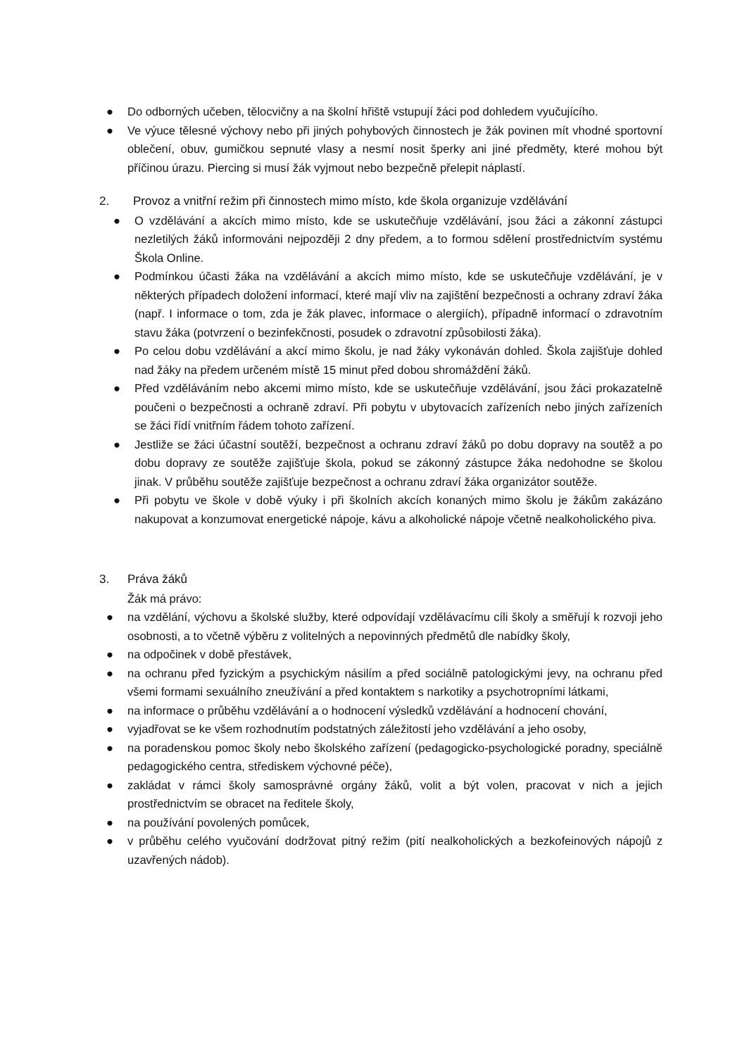● Do odborných učeben, tělocvičny a na školní hřiště vstupují žáci pod dohledem vyučujícího.
● Ve výuce tělesné výchovy nebo při jiných pohybových činnostech je žák povinen mít vhodné sportovní oblečení, obuv, gumičkou sepnuté vlasy a nesmí nosit šperky ani jiné předměty, které mohou být příčinou úrazu. Piercing si musí žák vyjmout nebo bezpečně přelepit náplastí.
2. Provoz a vnitřní režim při činnostech mimo místo, kde škola organizuje vzdělávání
● O vzdělávání a akcích mimo místo, kde se uskutečňuje vzdělávání, jsou žáci a zákonní zástupci nezletilých žáků informováni nejpozději 2 dny předem, a to formou sdělení prostřednictvím systému Škola Online.
● Podmínkou účasti žáka na vzdělávání a akcích mimo místo, kde se uskutečňuje vzdělávání, je v některých případech doložení informací, které mají vliv na zajištění bezpečnosti a ochrany zdraví žáka (např. I informace o tom, zda je žák plavec, informace o alergiích), případně informací o zdravotním stavu žáka (potvrzení o bezinfekčnosti, posudek o zdravotní způsobilosti žáka).
● Po celou dobu vzdělávání a akcí mimo školu, je nad žáky vykonáván dohled. Škola zajišťuje dohled nad žáky na předem určeném místě 15 minut před dobou shromáždění žáků.
● Před vzděláváním nebo akcemi mimo místo, kde se uskutečňuje vzdělávání, jsou žáci prokazatelně poučeni o bezpečnosti a ochraně zdraví. Při pobytu v ubytovacích zařízeních nebo jiných zařízeních se žáci řídí vnitřním řádem tohoto zařízení.
● Jestliže se žáci účastní soutěží, bezpečnost a ochranu zdraví žáků po dobu dopravy na soutěž a po dobu dopravy ze soutěže zajišťuje škola, pokud se zákonný zástupce žáka nedohodne se školou jinak. V průběhu soutěže zajišťuje bezpečnost a ochranu zdraví žáka organizátor soutěže.
● Při pobytu ve škole v době výuky i při školních akcích konaných mimo školu je žákům zakázáno nakupovat a konzumovat energetické nápoje, kávu a alkoholické nápoje včetně nealkoholického piva.
3. Práva žáků
Žák má právo:
● na vzdělání, výchovu a školské služby, které odpovídají vzdělávacímu cíli školy a směřují k rozvoji jeho osobnosti, a to včetně výběru z volitelných a nepovinných předmětů dle nabídky školy,
● na odpočinek v době přestávek,
● na ochranu před fyzickým a psychickým násilím a před sociálně patologickými jevy, na ochranu před všemi formami sexuálního zneužívání a před kontaktem s narkotiky a psychotropními látkami,
● na informace o průběhu vzdělávání a o hodnocení výsledků vzdělávání a hodnocení chování,
● vyjadřovat se ke všem rozhodnutím podstatných záležitostí jeho vzdělávání a jeho osoby,
● na poradenskou pomoc školy nebo školského zařízení (pedagogicko-psychologické poradny, speciálně pedagogického centra, střediskem výchovné péče),
● zakládat v rámci školy samosprávné orgány žáků, volit a být volen, pracovat v nich a jejich prostřednictvím se obracet na ředitele školy,
● na používání povolených pomůcek,
● v průběhu celého vyučování dodržovat pitný režim (pití nealkoholických a bezkofeinových nápojů z uzavřených nádob).